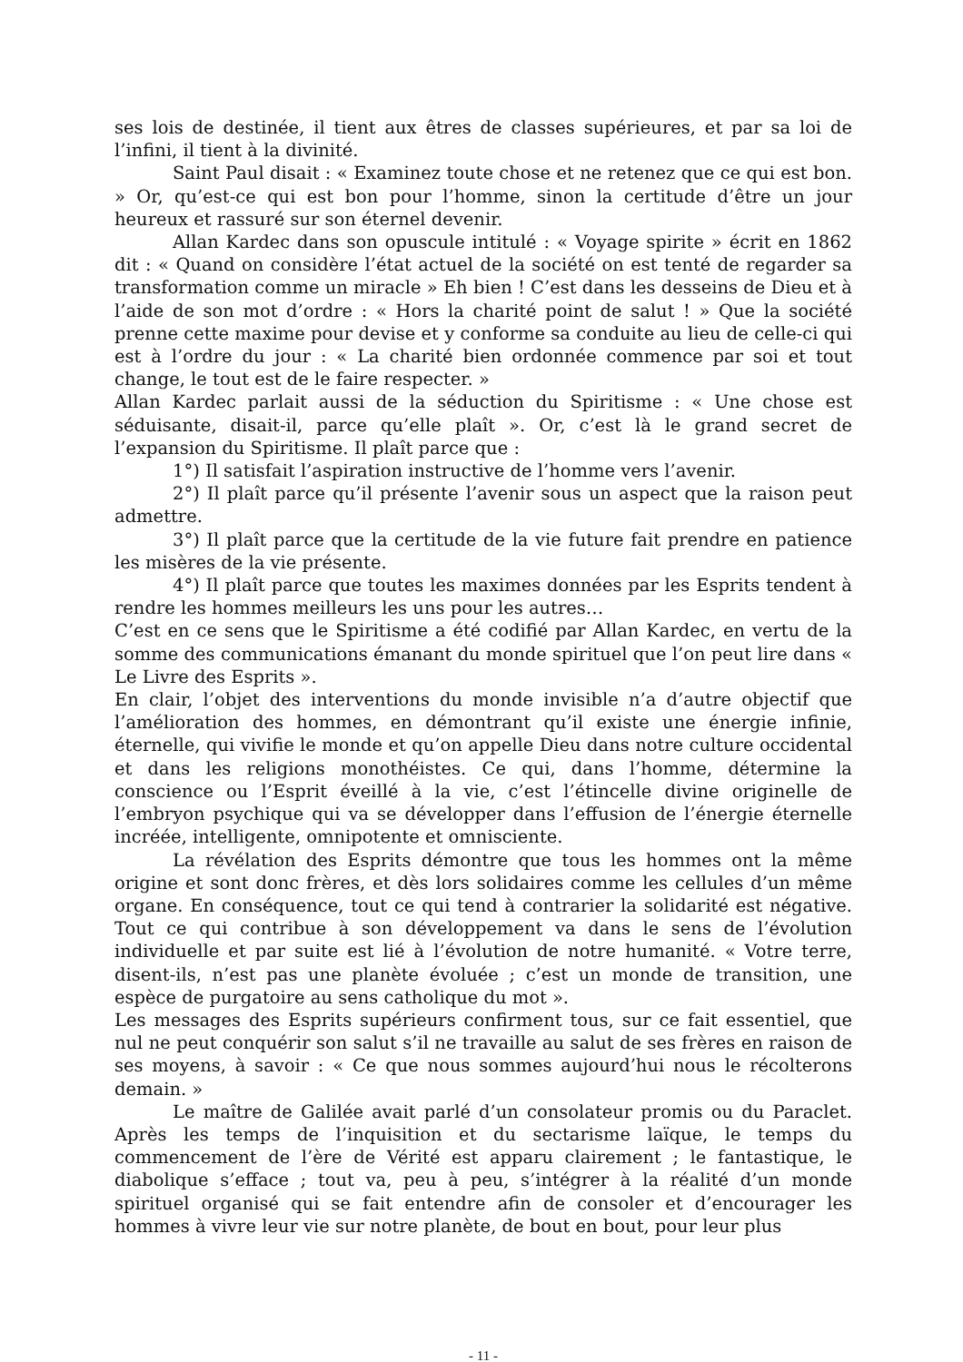ses lois de destinée, il tient aux êtres de classes supérieures, et par sa loi de l’infini, il tient à la divinité.
Saint Paul disait : « Examinez toute chose et ne retenez que ce qui est bon. » Or, qu’est-ce qui est bon pour l’homme, sinon la certitude d’être un jour heureux et rassuré sur son éternel devenir.
Allan Kardec dans son opuscule intitulé : « Voyage spirite » écrit en 1862 dit : « Quand on considère l’état actuel de la société on est tenté de regarder sa transformation comme un miracle » Eh bien ! C’est dans les desseins de Dieu et à l’aide de son mot d’ordre : « Hors la charité point de salut ! » Que la société prenne cette maxime pour devise et y conforme sa conduite au lieu de celle-ci qui est à l’ordre du jour : « La charité bien ordonnée commence par soi et tout change, le tout est de le faire respecter. »
Allan Kardec parlait aussi de la séduction du Spiritisme : « Une chose est séduisante, disait-il, parce qu’elle plaît ». Or, c’est là le grand secret de l’expansion du Spiritisme. Il plaît parce que :
1°) Il satisfait l’aspiration instructive de l’homme vers l’avenir.
2°) Il plaît parce qu’il présente l’avenir sous un aspect que la raison peut admettre.
3°) Il plaît parce que la certitude de la vie future fait prendre en patience les misères de la vie présente.
4°) Il plaît parce que toutes les maximes données par les Esprits tendent à rendre les hommes meilleurs les uns pour les autres…
C’est en ce sens que le Spiritisme a été codifié par Allan Kardec, en vertu de la somme des communications émanant du monde spirituel que l’on peut lire dans « Le Livre des Esprits ».
En clair, l’objet des interventions du monde invisible n’a d’autre objectif que l’amélioration des hommes, en démontrant qu’il existe une énergie infinie, éternelle, qui vivifie le monde et qu’on appelle Dieu dans notre culture occidental et dans les religions monothéistes. Ce qui, dans l’homme, détermine la conscience ou l’Esprit éveillé à la vie, c’est l’étincelle divine originelle de l’embryon psychique qui va se développer dans l’effusion de l’énergie éternelle incréée, intelligente, omnipotente et omnisciente.
La révélation des Esprits démontre que tous les hommes ont la même origine et sont donc frères, et dès lors solidaires comme les cellules d’un même organe. En conséquence, tout ce qui tend à contrarier la solidarité est négative. Tout ce qui contribue à son développement va dans le sens de l’évolution individuelle et par suite est lié à l’évolution de notre humanité. « Votre terre, disent-ils, n’est pas une planète évoluée ; c’est un monde de transition, une espèce de purgatoire au sens catholique du mot ».
Les messages des Esprits supérieurs confirment tous, sur ce fait essentiel, que nul ne peut conquérir son salut s’il ne travaille au salut de ses frères en raison de ses moyens, à savoir : « Ce que nous sommes aujourd’hui nous le récolterons demain. »
Le maître de Galilée avait parlé d’un consolateur promis ou du Paraclet. Après les temps de l’inquisition et du sectarisme laïque, le temps du commencement de l’ère de Vérité est apparu clairement ; le fantastique, le diabolique s’efface ; tout va, peu à peu, s’intégrer à la réalité d’un monde spirituel organisé qui se fait entendre afin de consoler et d’encourager les hommes à vivre leur vie sur notre planète, de bout en bout, pour leur plus
- 11 -